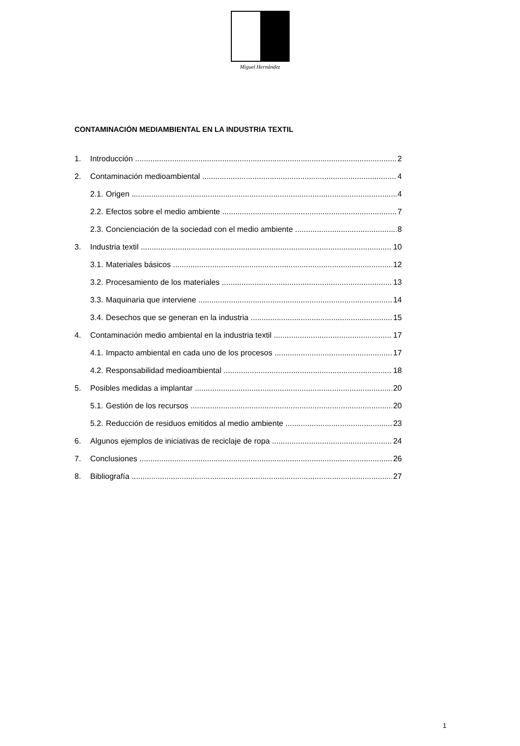Miguel Hernández
CONTAMINACIÓN MEDIAMBIENTAL EN LA INDUSTRIA TEXTIL
1. Introducción 2
2. Contaminación medioambiental 4
2.1. Origen 4
2.2. Efectos sobre el medio ambiente 7
2.3. Concienciación de la sociedad con el medio ambiente 8
3. Industria textil 10
3.1. Materiales básicos 12
3.2. Procesamiento de los materiales 13
3.3. Maquinaria que interviene 14
3.4. Desechos que se generan en la industria 15
4. Contaminación medio ambiental en la industria textil 17
4.1. Impacto ambiental en cada uno de los procesos 17
4.2. Responsabilidad medioambiental 18
5. Posibles medidas a implantar 20
5.1. Gestión de los recursos 20
5.2. Reducción de residuos emitidos al medio ambiente 23
6. Algunos ejemplos de iniciativas de reciclaje de ropa 24
7. Conclusiones 26
8. Bibliografía 27
1